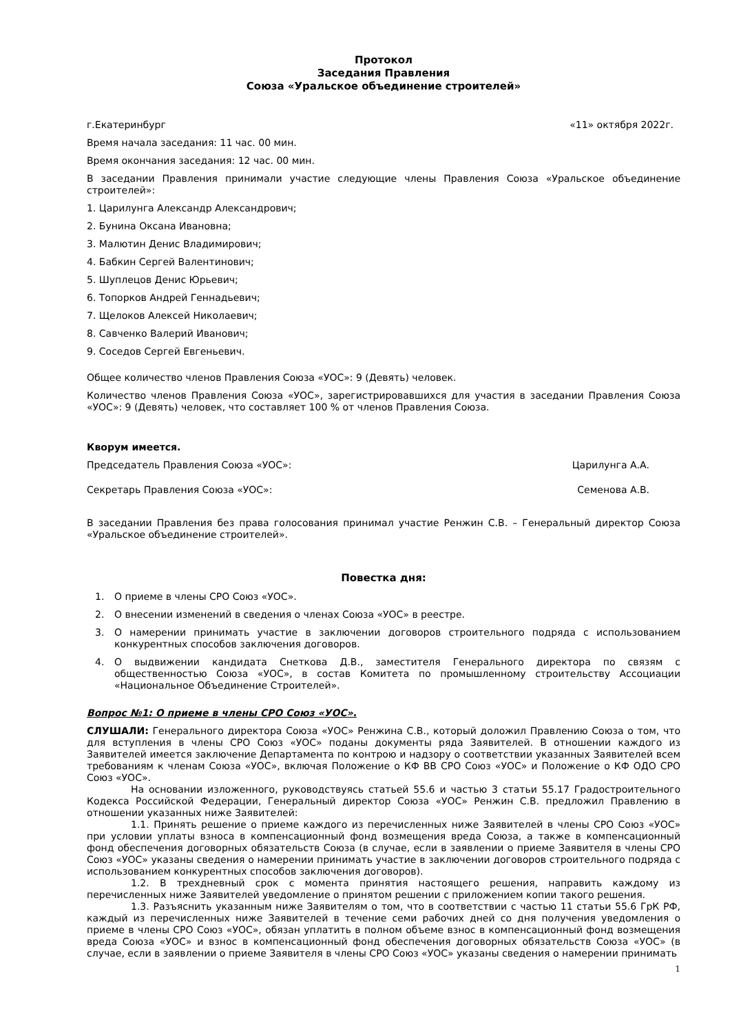Протокол
Заседания Правления
Союза «Уральское объединение строителей»
г.Екатеринбург «11» октября 2022г.
Время начала заседания: 11 час. 00 мин.
Время окончания заседания: 12 час. 00 мин.
В заседании Правления принимали участие следующие члены Правления Союза «Уральское объединение строителей»:
1. Царилунга Александр Александрович;
2. Бунина Оксана Ивановна;
3. Малютин Денис Владимирович;
4. Бабкин Сергей Валентинович;
5. Шуплецов Денис Юрьевич;
6. Топорков Андрей Геннадьевич;
7. Щелоков Алексей Николаевич;
8. Савченко Валерий Иванович;
9. Соседов Сергей Евгеньевич.
Общее количество членов Правления Союза «УОС»: 9 (Девять) человек.
Количество членов Правления Союза «УОС», зарегистрировавшихся для участия в заседании Правления Союза «УОС»: 9 (Девять) человек, что составляет 100 % от членов Правления Союза.
Кворум имеется.
Председатель Правления Союза «УОС»: Царилунга А.А.
Секретарь Правления Союза «УОС»: Семенова А.В.
В заседании Правления без права голосования принимал участие Ренжин С.В. – Генеральный директор Союза «Уральское объединение строителей».
Повестка дня:
1. О приеме в члены СРО Союз «УОС».
2. О внесении изменений в сведения о членах Союза «УОС» в реестре.
3. О намерении принимать участие в заключении договоров строительного подряда с использованием конкурентных способов заключения договоров.
4. О выдвижении кандидата Снеткова Д.В., заместителя Генерального директора по связям с общественностью Союза «УОС», в состав Комитета по промышленному строительству Ассоциации «Национальное Объединение Строителей».
Вопрос №1: О приеме в члены СРО Союз «УОС».
СЛУШАЛИ: Генерального директора Союза «УОС» Ренжина С.В., который доложил Правлению Союза о том, что для вступления в члены СРО Союз «УОС» поданы документы ряда Заявителей. В отношении каждого из Заявителей имеется заключение Департамента по контрою и надзору о соответствии указанных Заявителей всем требованиям к членам Союза «УОС», включая Положение о КФ ВВ СРО Союз «УОС» и Положение о КФ ОДО СРО Союз «УОС».
На основании изложенного, руководствуясь статьей 55.6 и частью 3 статьи 55.17 Градостроительного Кодекса Российской Федерации, Генеральный директор Союза «УОС» Ренжин С.В. предложил Правлению в отношении указанных ниже Заявителей:
1.1. Принять решение о приеме каждого из перечисленных ниже Заявителей в члены СРО Союз «УОС» при условии уплаты взноса в компенсационный фонд возмещения вреда Союза, а также в компенсационный фонд обеспечения договорных обязательств Союза (в случае, если в заявлении о приеме Заявителя в члены СРО Союз «УОС» указаны сведения о намерении принимать участие в заключении договоров строительного подряда с использованием конкурентных способов заключения договоров).
1.2. В трехдневный срок с момента принятия настоящего решения, направить каждому из перечисленных ниже Заявителей уведомление о принятом решении с приложением копии такого решения.
1.3. Разъяснить указанным ниже Заявителям о том, что в соответствии с частью 11 статьи 55.6 ГрК РФ, каждый из перечисленных ниже Заявителей в течение семи рабочих дней со дня получения уведомления о приеме в члены СРО Союз «УОС», обязан уплатить в полном объеме взнос в компенсационный фонд возмещения вреда Союза «УОС» и взнос в компенсационный фонд обеспечения договорных обязательств Союза «УОС» (в случае, если в заявлении о приеме Заявителя в члены СРО Союз «УОС» указаны сведения о намерении принимать
1